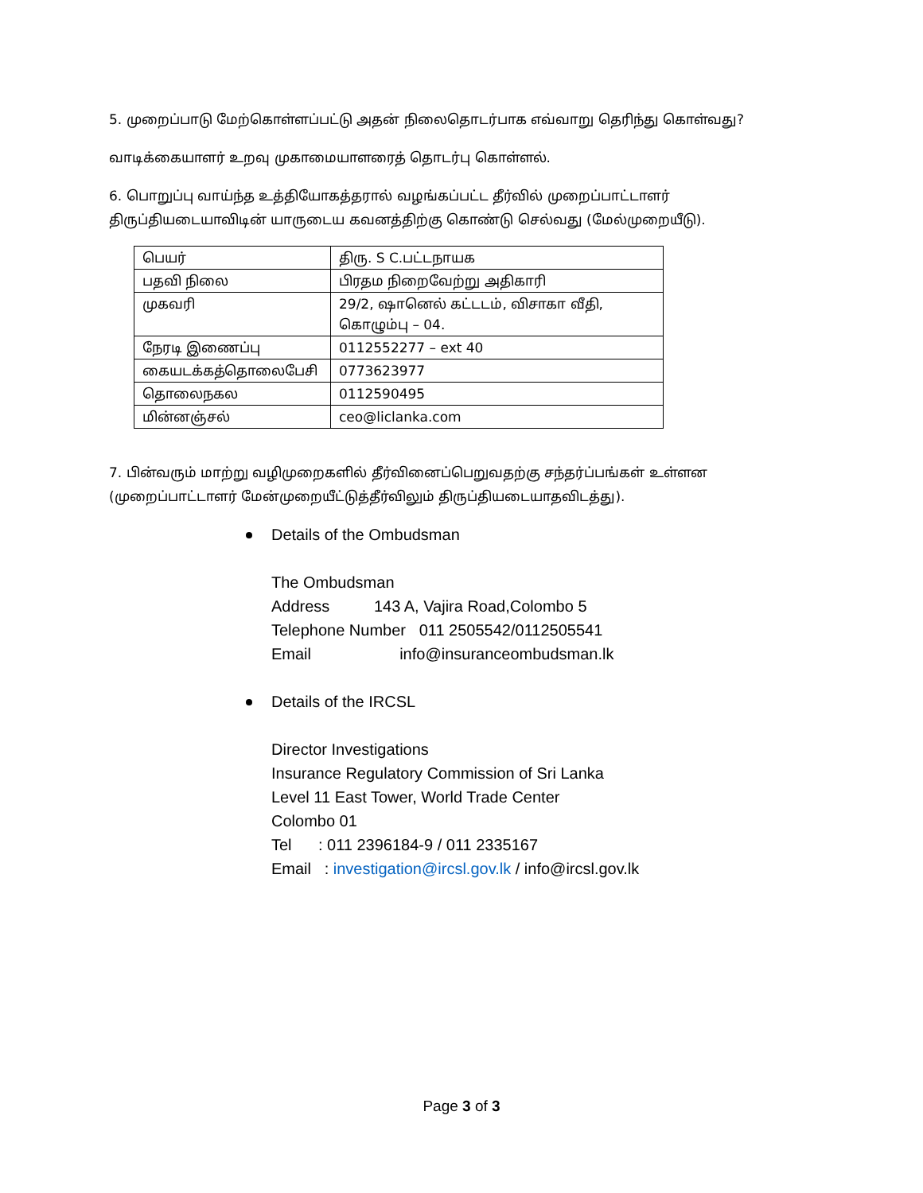5. முறைப்பாடு மேற்கொள்ளப்பட்டு அதன் நிலைதொடர்பாக எவ்வாறு தெரிந்து கொள்வது?
வாடிக்கையாளர் உறவு முகாமையாளரைத் தொடர்பு கொள்ளல்.
6. பொறுப்பு வாய்ந்த உத்தியோகத்தரால் வழங்கப்பட்ட தீர்வில் முறைப்பாட்டாளர்
திருப்தியடையாவிடின் யாருடைய கவனத்திற்கு கொண்டு செல்வது (மேல்முறையீடு).
| பெயர் | திரு. S C.பட்டநாயக |
| பதவி நிலை | பிரதம நிறைவேற்று அதிகாரி |
| முகவரி | 29/2, ஷானெல் கட்டடம், விசாகா வீதி, கொழும்பு – 04. |
| நேரடி இணைப்பு | 0112552277 – ext 40 |
| கையடக்கத்தொலைபேசி | 0773623977 |
| தொலைநகல | 0112590495 |
| மின்னஞ்சல் | ceo@liclanka.com |
7. பின்வரும் மாற்று வழிமுறைகளில் தீர்வினைப்பெறுவதற்கு சந்தர்ப்பங்கள் உள்ளன
(முறைப்பாட்டாளர் மேன்முறையீட்டுத்தீர்விலும் திருப்தியடையாதவிடத்து).
Details of the Ombudsman
The Ombudsman
Address 143 A, Vajira Road,Colombo 5
Telephone Number 011 2505542/0112505541
Email info@insuranceombudsman.lk
Details of the IRCSL
Director Investigations
Insurance Regulatory Commission of Sri Lanka
Level 11 East Tower, World Trade Center
Colombo 01
Tel : 011 2396184-9 / 011 2335167
Email : investigation@ircsl.gov.lk / info@ircsl.gov.lk
Page 3 of 3